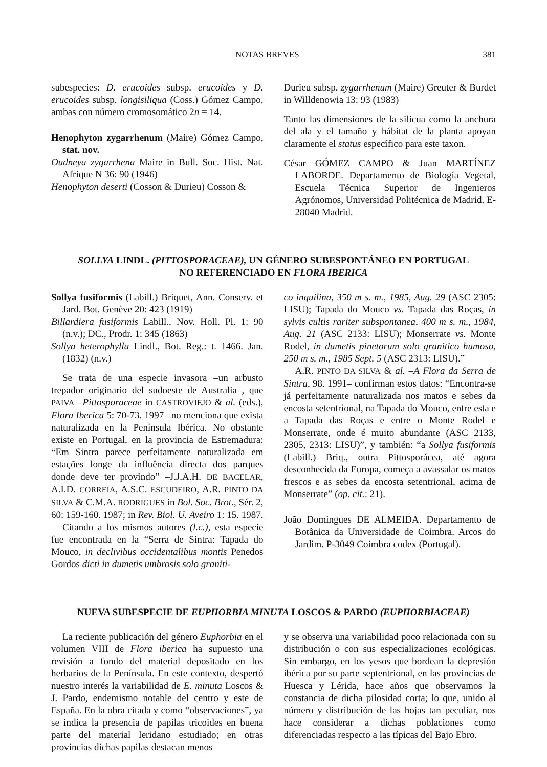NOTAS BREVES 381
subespecies: D. erucoides subsp. erucoides y D. erucoides subsp. longisiliqua (Coss.) Gómez Campo, ambas con número cromosomático 2n = 14.
Henophyton zygarrhenum (Maire) Gómez Campo, stat. nov.
Oudneya zygarrhena Maire in Bull. Soc. Hist. Nat. Afrique N 36: 90 (1946)
Henophyton deserti (Cosson & Durieu) Cosson &
Durieu subsp. zygarrhenum (Maire) Greuter & Burdet in Willdenowia 13: 93 (1983)
Tanto las dimensiones de la silicua como la anchura del ala y el tamaño y hábitat de la planta apoyan claramente el status específico para este taxon.
César GÓMEZ CAMPO & Juan MARTÍNEZ LABORDE. Departamento de Biología Vegetal, Escuela Técnica Superior de Ingenieros Agrónomos, Universidad Politécnica de Madrid. E-28040 Madrid.
SOLLYA LINDL. (PITTOSPORACEAE), UN GÉNERO SUBESPONTÁNEO EN PORTUGAL
NO REFERENCIADO EN FLORA IBERICA
Sollya fusiformis (Labill.) Briquet, Ann. Conserv. et Jard. Bot. Genève 20: 423 (1919)
Billardiera fusiformis Labill., Nov. Holl. Pl. 1: 90 (n.v.); DC., Prodr. 1: 345 (1863)
Sollya heterophylla Lindl., Bot. Reg.: t. 1466. Jan. (1832) (n.v.)
Se trata de una especie invasora –un arbusto trepador originario del sudoeste de Australia–, que PAIVA –Pittosporaceae in CASTROVIEJO & al. (eds.), Flora Iberica 5: 70-73. 1997– no menciona que exista naturalizada en la Península Ibérica. No obstante existe en Portugal, en la provincia de Estremadura: “Em Sintra parece perfeitamente naturalizada em estações longe da influência directa dos parques donde deve ter provindo” –J.J.A.H. DE BACELAR, A.I.D. CORREIA, A.S.C. ESCUDEIRO, A.R. PINTO DA SILVA & C.M.A. RODRIGUES in Bol. Soc. Brot., Sér. 2, 60: 159-160. 1987; in Rev. Biol. U. Aveiro 1: 15. 1987.
Citando a los mismos autores (l.c.), esta especie fue encontrada en la “Serra de Sintra: Tapada do Mouco, in declivibus occidentalibus montis Penedos Gordos dicti in dumetis umbrosis solo graniti-
co inquilina, 350 m s. m., 1985, Aug. 29 (ASC 2305: LISU); Tapada do Mouco vs. Tapada das Roças, in sylvis cultis rariter subspontanea, 400 m s. m., 1984, Aug. 21 (ASC 2133: LISU); Monserrate vs. Monte Rodel, in dumetis pinetorum solo granitico humoso, 250 m s. m., 1985 Sept. 5 (ASC 2313: LISU).”
A.R. PINTO DA SILVA & al. –A Flora da Serra de Sintra, 98. 1991– confirman estos datos: “Encontra-se já perfeitamente naturalizada nos matos e sebes da encosta setentrional, na Tapada do Mouco, entre esta e a Tapada das Roças e entre o Monte Rodel e Monserrate, onde é muito abundante (ASC 2133, 2305, 2313: LISU)”, y también: “a Sollya fusiformis (Labill.) Briq., outra Pittosporácea, até agora desconhecida da Europa, começa a avassalar os matos frescos e as sebes da encosta setentrional, acima de Monserrate” (op. cit.: 21).
João Domingues DE ALMEIDA. Departamento de Botânica da Universidade de Coimbra. Arcos do Jardim. P-3049 Coimbra codex (Portugal).
NUEVA SUBESPECIE DE EUPHORBIA MINUTA LOSCOS & PARDO (EUPHORBIACEAE)
La reciente publicación del género Euphorbia en el volumen VIII de Flora iberica ha supuesto una revisión a fondo del material depositado en los herbarios de la Península. En este contexto, despertó nuestro interés la variabilidad de E. minuta Loscos & J. Pardo, endemismo notable del centro y este de España. En la obra citada y como “observaciones”, ya se indica la presencia de papilas tricoides en buena parte del material leridano estudiado; en otras provincias dichas papilas destacan menos
y se observa una variabilidad poco relacionada con su distribución o con sus especializaciones ecológicas. Sin embargo, en los yesos que bordean la depresión ibérica por su parte septentrional, en las provincias de Huesca y Lérida, hace años que observamos la constancia de dicha pilosidad corta; lo que, unido al número y distribución de las hojas tan peculiar, nos hace considerar a dichas poblaciones como diferenciadas respecto a las típicas del Bajo Ebro.